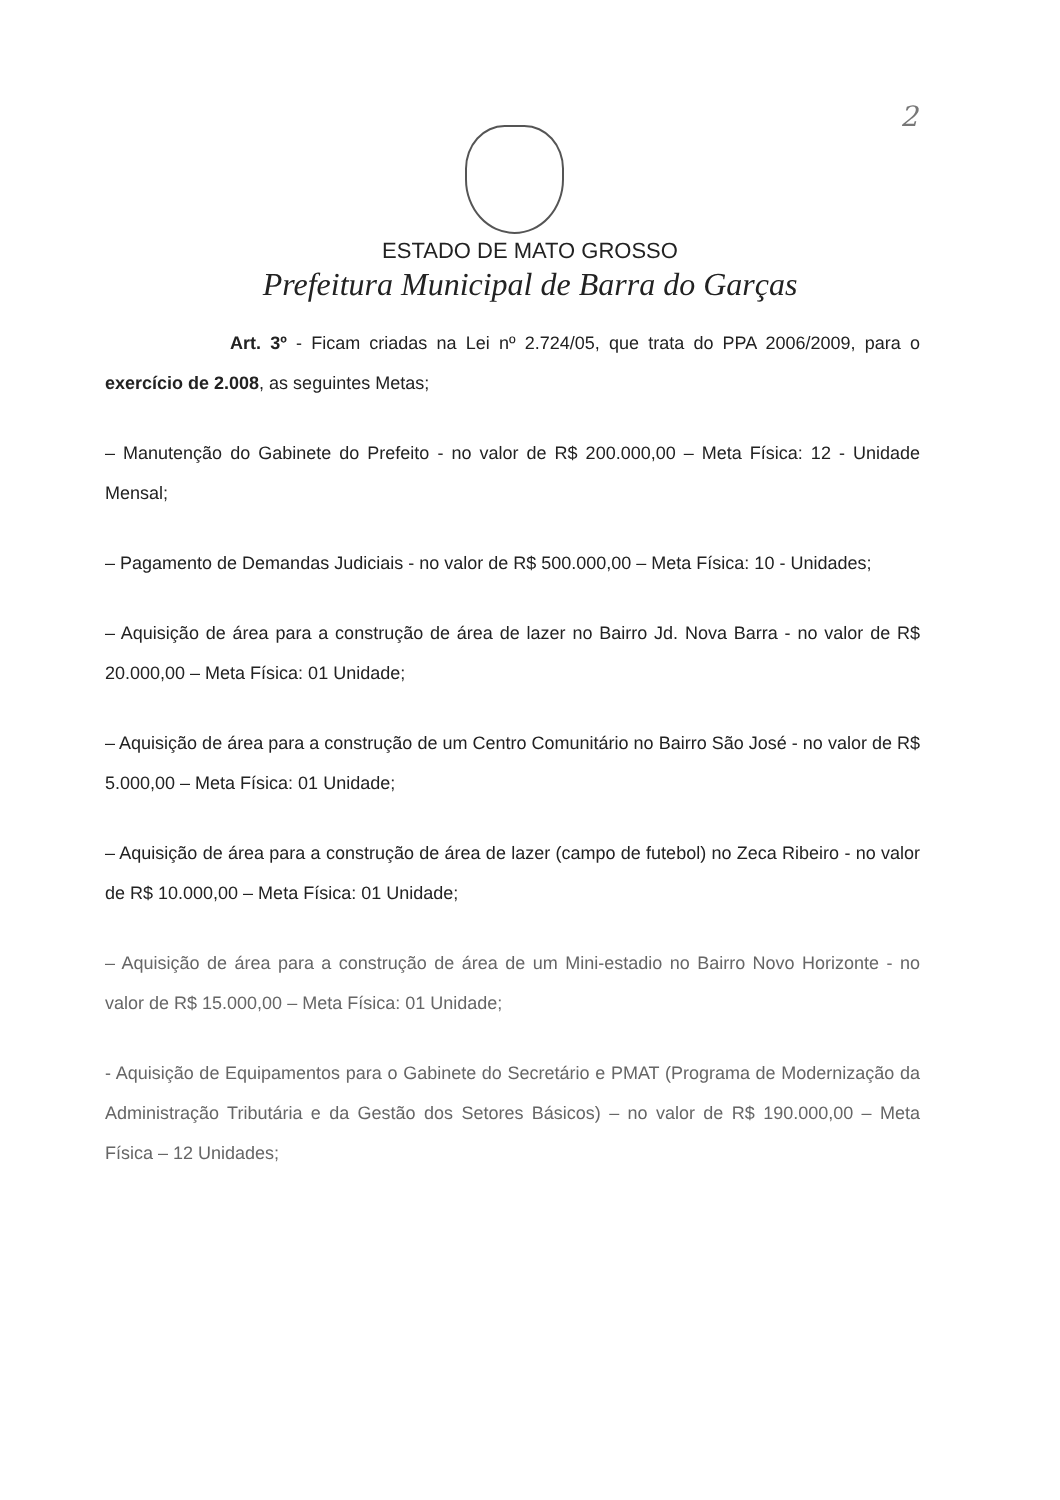2
ESTADO DE MATO GROSSO
Prefeitura Municipal de Barra do Garças
Art. 3º - Ficam criadas na Lei nº 2.724/05, que trata do PPA 2006/2009, para o exercício de 2.008, as seguintes Metas;
– Manutenção do Gabinete do Prefeito - no valor de R$ 200.000,00 – Meta Física: 12 - Unidade Mensal;
– Pagamento de Demandas Judiciais - no valor de R$ 500.000,00 – Meta Física: 10 - Unidades;
– Aquisição de área para a construção de área de lazer no Bairro Jd. Nova Barra - no valor de R$ 20.000,00 – Meta Física: 01 Unidade;
– Aquisição de área para a construção de um Centro Comunitário no Bairro São José - no valor de R$ 5.000,00 – Meta Física: 01 Unidade;
– Aquisição de área para a construção de área de lazer (campo de futebol) no Zeca Ribeiro - no valor de R$ 10.000,00 – Meta Física: 01 Unidade;
– Aquisição de área para a construção de área de um Mini-estadio no Bairro Novo Horizonte - no valor de R$ 15.000,00 – Meta Física: 01 Unidade;
- Aquisição de Equipamentos para o Gabinete do Secretário e PMAT (Programa de Modernização da Administração Tributária e da Gestão dos Setores Básicos) – no valor de R$ 190.000,00 – Meta Física – 12 Unidades;